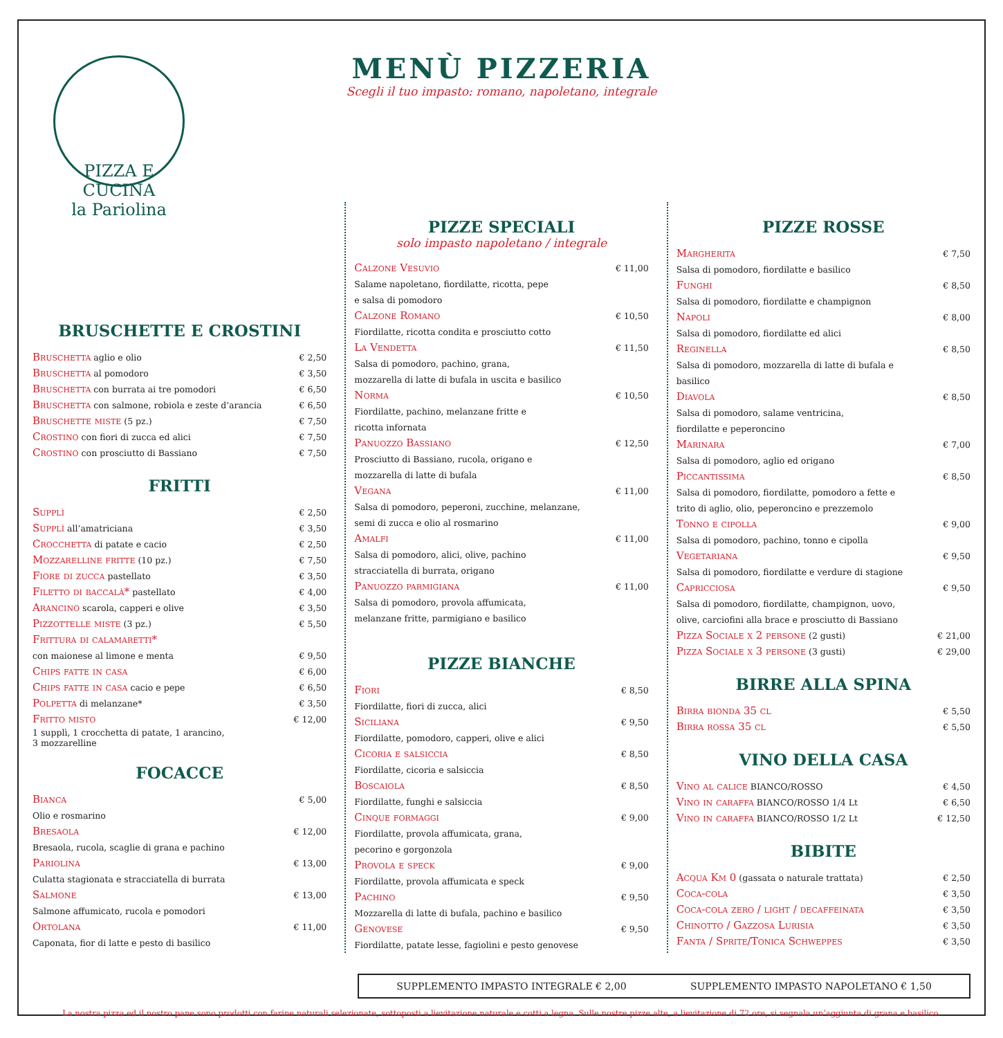PIZZA E CUCINA
la Pariolina
MENÙ PIZZERIA
Scegli il tuo impasto: romano, napoletano, integrale
BRUSCHETTE E CROSTINI
Bruschetta aglio e olio € 2,50
Bruschetta al pomodoro € 3,50
Bruschetta con burrata ai tre pomodori € 6,50
Bruschetta con salmone, robiola e zeste d’arancia € 6,50
Bruschette miste (5 pz.) € 7,50
Crostino con fiori di zucca ed alici € 7,50
Crostino con prosciutto di Bassiano € 7,50
FRITTI
Supplì € 2,50
Supplì all’amatriciana € 3,50
Crocchetta di patate e cacio € 2,50
Mozzarelline fritte (10 pz.) € 7,50
Fiore di zucca pastellato € 3,50
Filetto di baccalà* pastellato € 4,00
Arancino scarola, capperi e olive € 3,50
Pizzottelle miste (3 pz.) € 5,50
Frittura di calamaretti*
con maionese al limone e menta € 9,50
Chips fatte in casa € 6,00
Chips fatte in casa cacio e pepe € 6,50
Polpetta di melanzane* € 3,50
Fritto misto € 12,00
1 supplì, 1 crocchetta di patate, 1 arancino,
3 mozzarelline
FOCACCE
Bianca € 5,00
Olio e rosmarino
Bresaola € 12,00
Bresaola, rucola, scaglie di grana e pachino
Pariolina € 13,00
Culatta stagionata e stracciatella di burrata
Salmone € 13,00
Salmone affumicato, rucola e pomodori
Ortolana € 11,00
Caponata, fior di latte e pesto di basilico
PIZZE SPECIALI
solo impasto napoletano / integrale
Calzone Vesuvio € 11,00
Salame napoletano, fiordilatte, ricotta, pepe
e salsa di pomodoro
Calzone Romano € 10,50
Fiordilatte, ricotta condita e prosciutto cotto
La Vendetta € 11,50
Salsa di pomodoro, pachino, grana,
mozzarella di latte di bufala in uscita e basilico
Norma € 10,50
Fiordilatte, pachino, melanzane fritte e
ricotta infornata
Panuozzo Bassiano € 12,50
Prosciutto di Bassiano, rucola, origano e
mozzarella di latte di bufala
Vegana € 11,00
Salsa di pomodoro, peperoni, zucchine, melanzane,
semi di zucca e olio al rosmarino
Amalfi € 11,00
Salsa di pomodoro, alici, olive, pachino
stracciatella di burrata, origano
Panuozzo parmigiana € 11,00
Salsa di pomodoro, provola affumicata,
melanzane fritte, parmigiano e basilico
PIZZE BIANCHE
Fiori € 8,50
Fiordilatte, fiori di zucca, alici
Siciliana € 9,50
Fiordilatte, pomodoro, capperi, olive e alici
Cicoria e salsiccia € 8,50
Fiordilatte, cicoria e salsiccia
Boscaiola € 8,50
Fiordilatte, funghi e salsiccia
Cinque formaggi € 9,00
Fiordilatte, provola affumicata, grana,
pecorino e gorgonzola
Provola e speck € 9,00
Fiordilatte, provola affumicata e speck
Pachino € 9,50
Mozzarella di latte di bufala, pachino e basilico
Genovese € 9,50
Fiordilatte, patate lesse, fagiolini e pesto genovese
PIZZE ROSSE
Margherita € 7,50
Salsa di pomodoro, fiordilatte e basilico
Funghi € 8,50
Salsa di pomodoro, fiordilatte e champignon
Napoli € 8,00
Salsa di pomodoro, fiordilatte ed alici
Reginella € 8,50
Salsa di pomodoro, mozzarella di latte di bufala e
basilico
Diavola € 8,50
Salsa di pomodoro, salame ventricina,
fiordilatte e peperoncino
Marinara € 7,00
Salsa di pomodoro, aglio ed origano
Piccantissima € 8,50
Salsa di pomodoro, fiordilatte, pomodoro a fette e
trito di aglio, olio, peperoncino e prezzemolo
Tonno e cipolla € 9,00
Salsa di pomodoro, pachino, tonno e cipolla
Vegetariana € 9,50
Salsa di pomodoro, fiordilatte e verdure di stagione
Capricciosa € 9,50
Salsa di pomodoro, fiordilatte, champignon, uovo,
olive, carciofini alla brace e prosciutto di Bassiano
Pizza Sociale x 2 persone (2 gusti) € 21,00
Pizza Sociale x 3 persone (3 gusti) € 29,00
BIRRE ALLA SPINA
Birra bionda 35 cl € 5,50
Birra rossa 35 cl € 5,50
VINO DELLA CASA
Vino al calice BIANCO/ROSSO € 4,50
Vino in caraffa BIANCO/ROSSO 1/4 Lt € 6,50
Vino in caraffa BIANCO/ROSSO 1/2 Lt € 12,50
BIBITE
Acqua Km 0 (gassata o naturale trattata) € 2,50
Coca-cola € 3,50
Coca-cola zero / light / decaffeinata € 3,50
Chinotto / Gazzosa Lurisia € 3,50
Fanta / Sprite/Tonica Schweppes € 3,50
SUPPLEMENTO IMPASTO INTEGRALE € 2,00 SUPPLEMENTO IMPASTO NAPOLETANO € 1,50
La nostra pizza ed il nostro pane sono prodotti con farine naturali selezionate, sottoposti a lievitazione naturale e cotti a legna. Sulle nostre pizze alte, a lievitazione di 72 ore, si segnala un’aggiunta di grana e basilico.